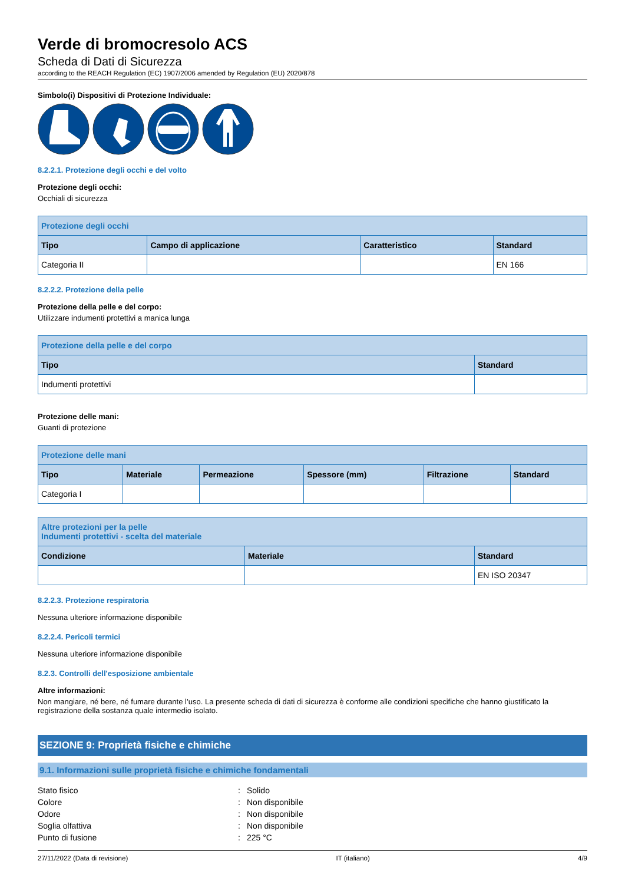Verde di bromocresolo ACS
Scheda di Dati di Sicurezza
according to the REACH Regulation (EC) 1907/2006 amended by Regulation (EU) 2020/878
Simbolo(i) Dispositivi di Protezione Individuale:
8.2.2.1. Protezione degli occhi e del volto
Protezione degli occhi:
Occhiali di sicurezza
| Protezione degli occhi | | | |
| --- | --- | --- | --- |
| Tipo | Campo di applicazione | Caratteristico | Standard |
| Categoria II | | | EN 166 |
8.2.2.2. Protezione della pelle
Protezione della pelle e del corpo:
Utilizzare indumenti protettivi a manica lunga
| Protezione della pelle e del corpo | |
| --- | --- |
| Tipo | Standard |
| Indumenti protettivi | |
Protezione delle mani:
Guanti di protezione
| Protezione delle mani | | | | | |
| --- | --- | --- | --- | --- | --- |
| Tipo | Materiale | Permeazione | Spessore (mm) | Filtrazione | Standard |
| Categoria I | | | | | |
| Altre protezioni per la pelle Indumenti protettivi - scelta del materiale | | |
| --- | --- | --- |
| Condizione | Materiale | Standard |
| | | EN ISO 20347 |
8.2.2.3. Protezione respiratoria
Nessuna ulteriore informazione disponibile
8.2.2.4. Pericoli termici
Nessuna ulteriore informazione disponibile
8.2.3. Controlli dell'esposizione ambientale
Altre informazioni:
Non mangiare, né bere, né fumare durante l’uso. La presente scheda di dati di sicurezza è conforme alle condizioni specifiche che hanno giustificato la registrazione della sostanza quale intermedio isolato.
SEZIONE 9: Proprietà fisiche e chimiche
9.1. Informazioni sulle proprietà fisiche e chimiche fondamentali
Stato fisico: Solido
Colore: Non disponibile
Odore: Non disponibile
Soglia olfattiva: Non disponibile
Punto di fusione: 225 °C
27/11/2022 (Data di revisione) IT (italiano) 4/9